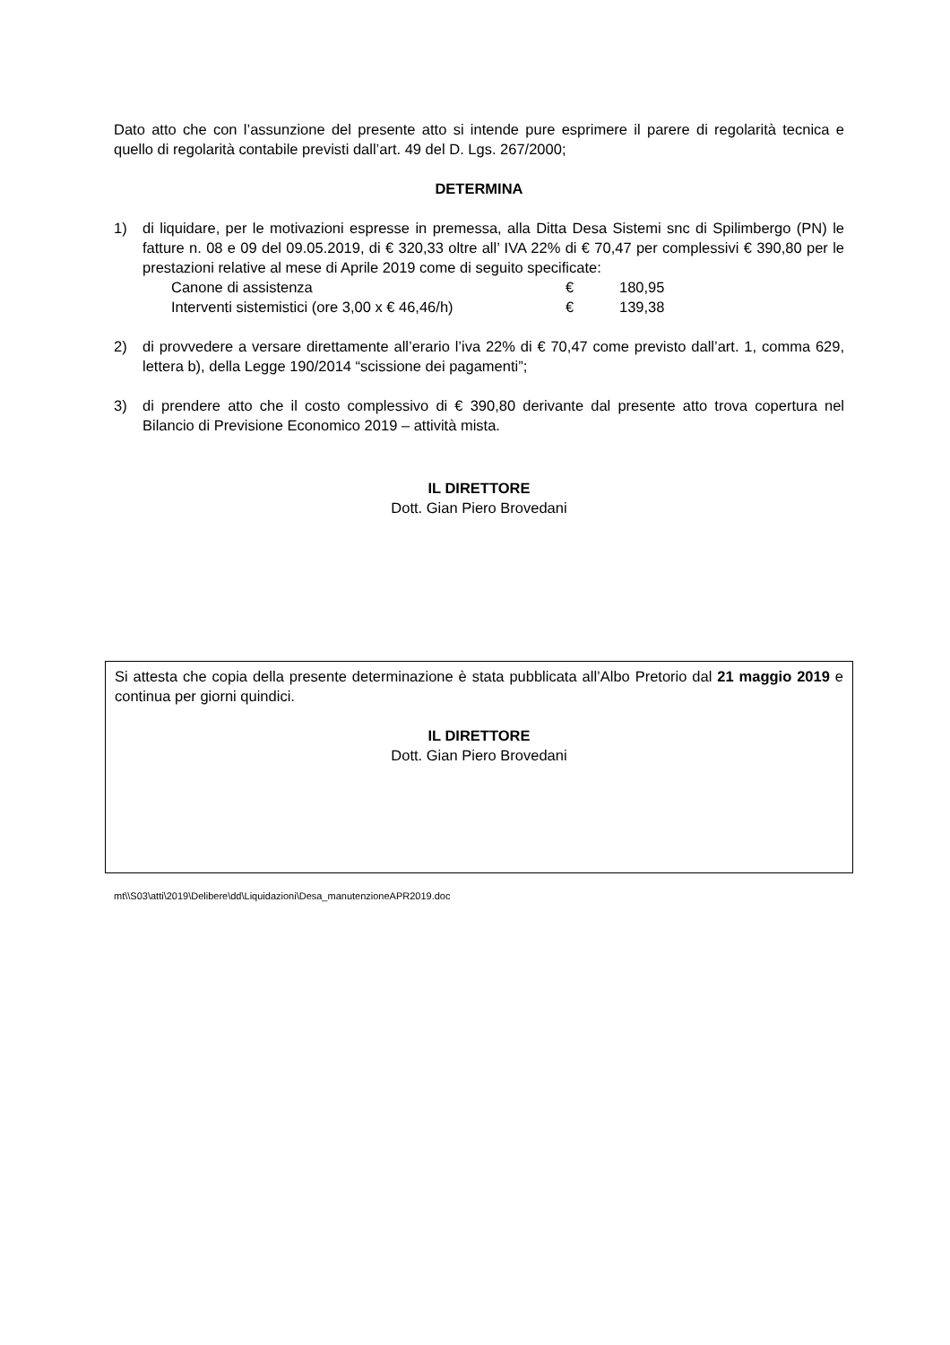Dato atto che con l’assunzione del presente atto si intende pure esprimere il parere di regolarità tecnica e quello di regolarità contabile previsti dall’art. 49 del D. Lgs. 267/2000;
DETERMINA
1) di liquidare, per le motivazioni espresse in premessa, alla Ditta Desa Sistemi snc di Spilimbergo (PN) le fatture n. 08 e 09 del 09.05.2019, di € 320,33 oltre all’ IVA 22% di € 70,47 per complessivi € 390,80 per le prestazioni relative al mese di Aprile 2019 come di seguito specificate:
Canone di assistenza € 180,95
Interventi sistemistici (ore 3,00 x € 46,46/h) € 139,38
2) di provvedere a versare direttamente all’erario l’iva 22% di € 70,47 come previsto dall’art. 1, comma 629, lettera b), della Legge 190/2014 “scissione dei pagamenti”;
3) di prendere atto che il costo complessivo di € 390,80 derivante dal presente atto trova copertura nel Bilancio di Previsione Economico 2019 – attività mista.
IL DIRETTORE
Dott. Gian Piero Brovedani
Si attesta che copia della presente determinazione è stata pubblicata all’Albo Pretorio dal 21 maggio 2019 e continua per giorni quindici.
IL DIRETTORE
Dott. Gian Piero Brovedani
mt\\S03\atti\2019\Delibere\dd\Liquidazioni\Desa_manutenzioneAPR2019.doc